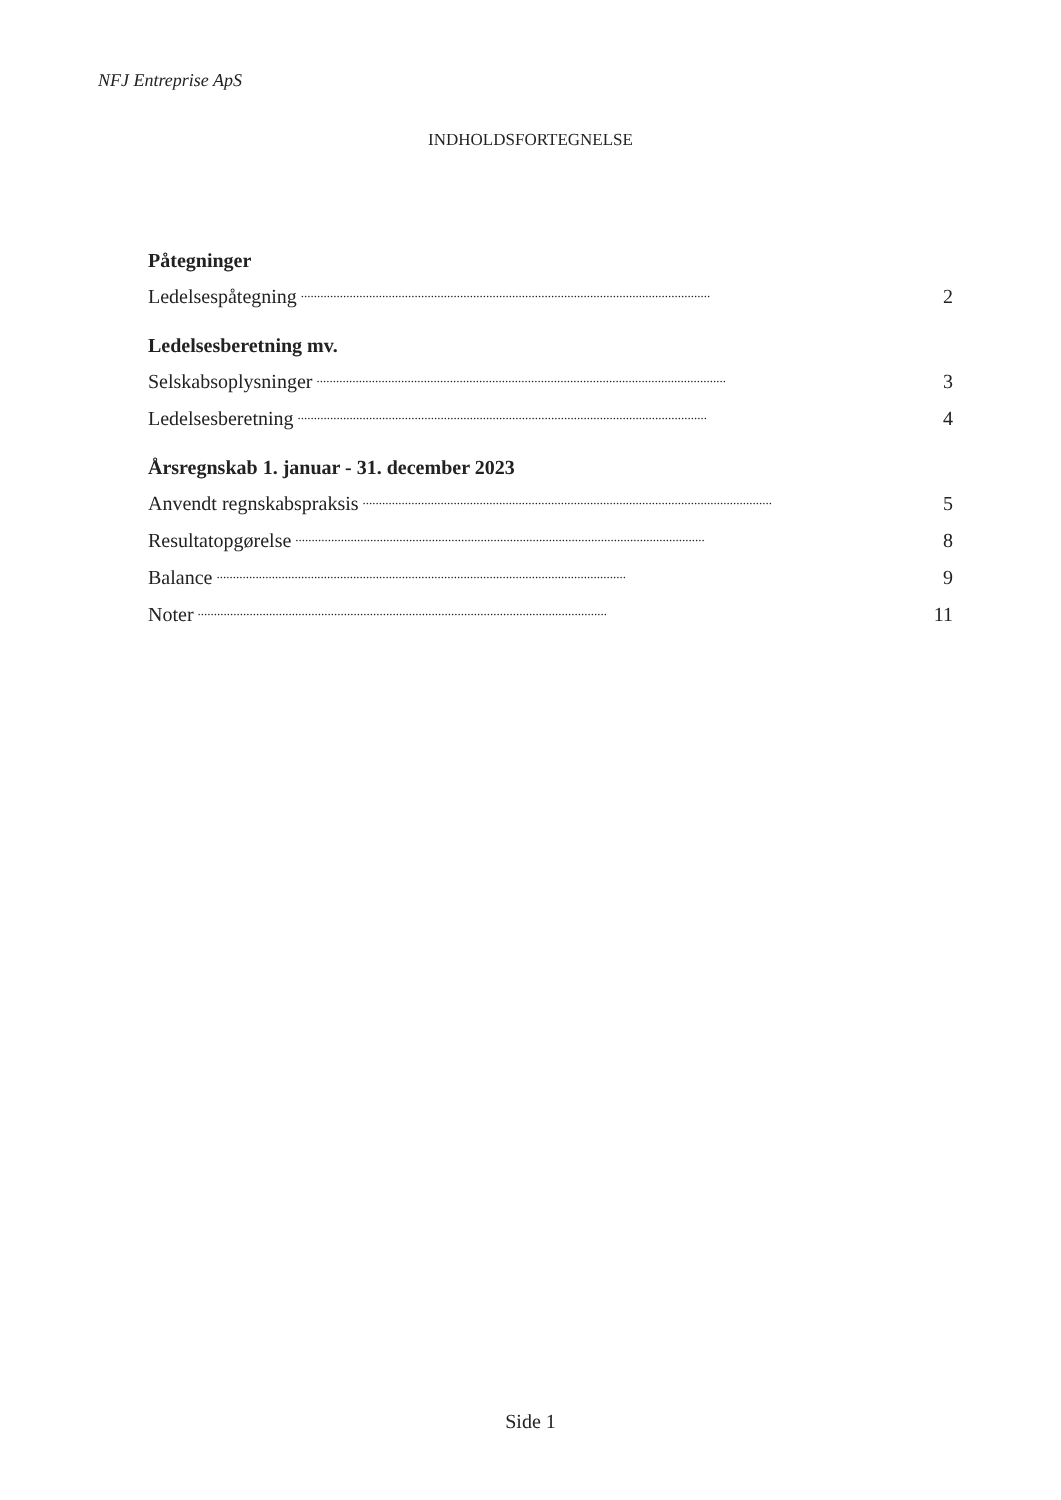NFJ Entreprise ApS
INDHOLDSFORTEGNELSE
Påtegninger
Ledelsespåtegning..............................................................................................................................
2
Ledelsesberetning mv.
Selskabsoplysninger..............................................................................................................................
3
Ledelsesberetning..............................................................................................................................
4
Årsregnskab 1. januar - 31. december 2023
Anvendt regnskabspraksis..............................................................................................................................
5
Resultatopgørelse..............................................................................................................................
8
Balance..............................................................................................................................
9
Noter..............................................................................................................................
11
Side 1